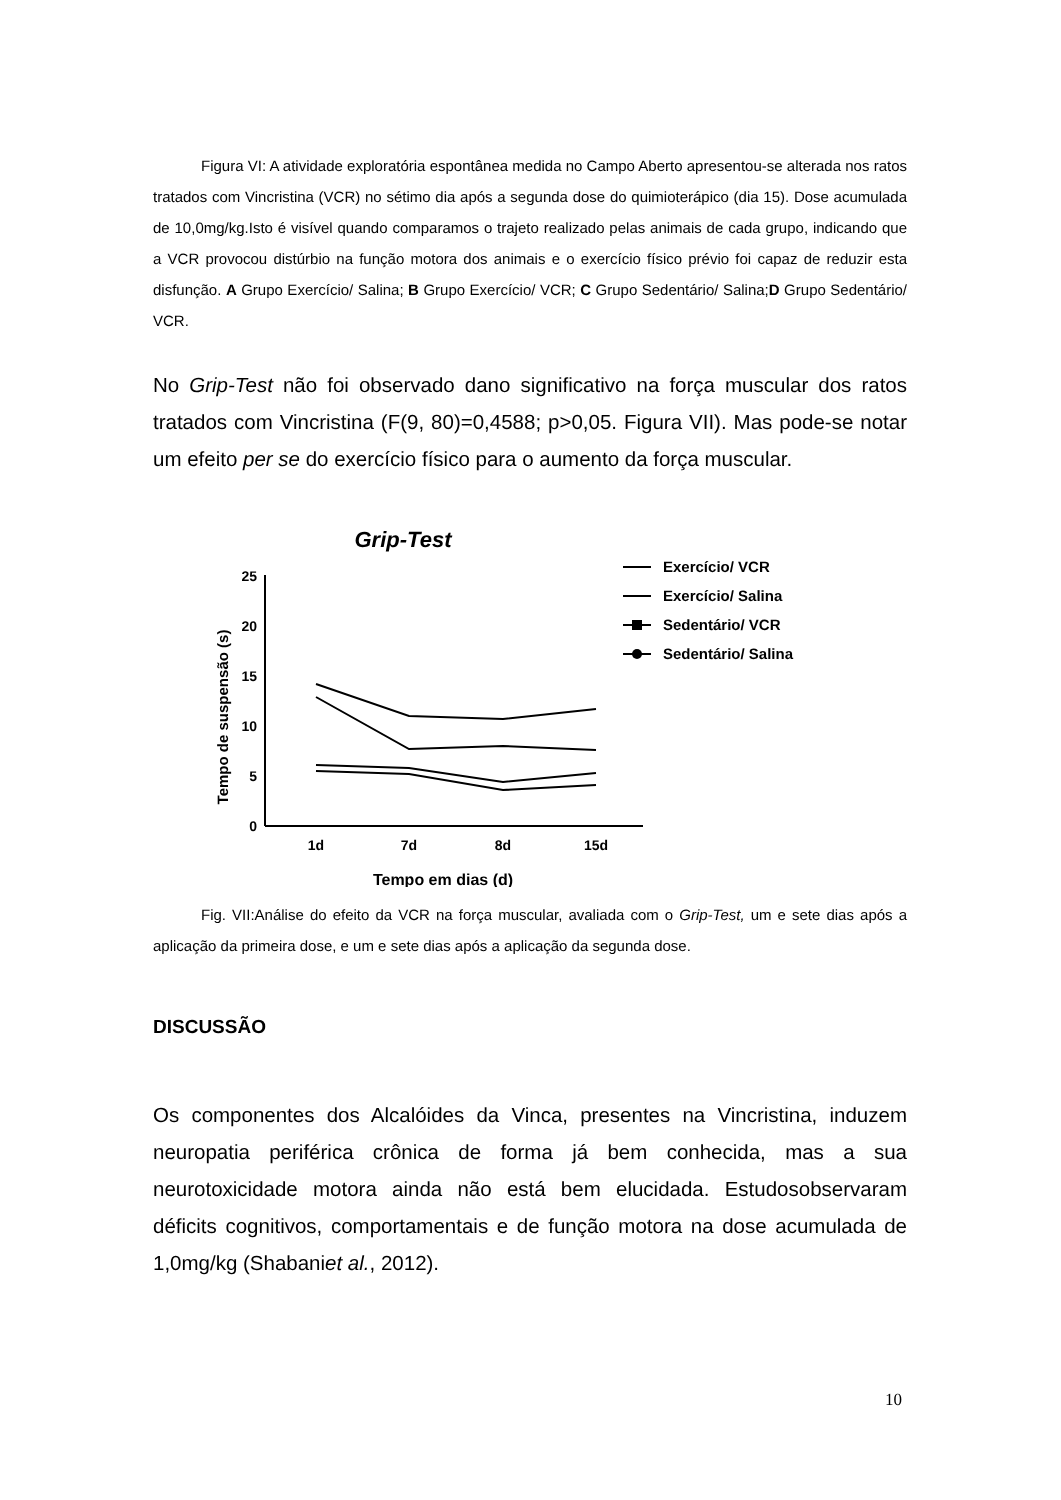Figura VI: A atividade exploratória espontânea medida no Campo Aberto apresentou-se alterada nos ratos tratados com Vincristina (VCR) no sétimo dia após a segunda dose do quimioterápico (dia 15). Dose acumulada de 10,0mg/kg.Isto é visível quando comparamos o trajeto realizado pelas animais de cada grupo, indicando que a VCR provocou distúrbio na função motora dos animais e o exercício físico prévio foi capaz de reduzir esta disfunção. A Grupo Exercício/ Salina; B Grupo Exercício/ VCR; C Grupo Sedentário/ Salina;D Grupo Sedentário/ VCR.
No Grip-Test não foi observado dano significativo na força muscular dos ratos tratados com Vincristina (F(9, 80)=0,4588; p>0,05. Figura VII). Mas pode-se notar um efeito per se do exercício físico para o aumento da força muscular.
Grip-Test
Tempo de suspensão (s)
0
5
10
15
20
25
1d
7d
8d
15d
Tempo em dias (d)
Exercício/ VCR
Exercício/ Salina
Sedentário/ VCR
Sedentário/ Salina
Fig. VII:Análise do efeito da VCR na força muscular, avaliada com o Grip-Test, um e sete dias após a aplicação da primeira dose, e um e sete dias após a aplicação da segunda dose.
DISCUSSÃO
Os componentes dos Alcalóides da Vinca, presentes na Vincristina, induzem neuropatia periférica crônica de forma já bem conhecida, mas a sua neurotoxicidade motora ainda não está bem elucidada. Estudosobservaram déficits cognitivos, comportamentais e de função motora na dose acumulada de 1,0mg/kg (Shabaniet al., 2012).
10